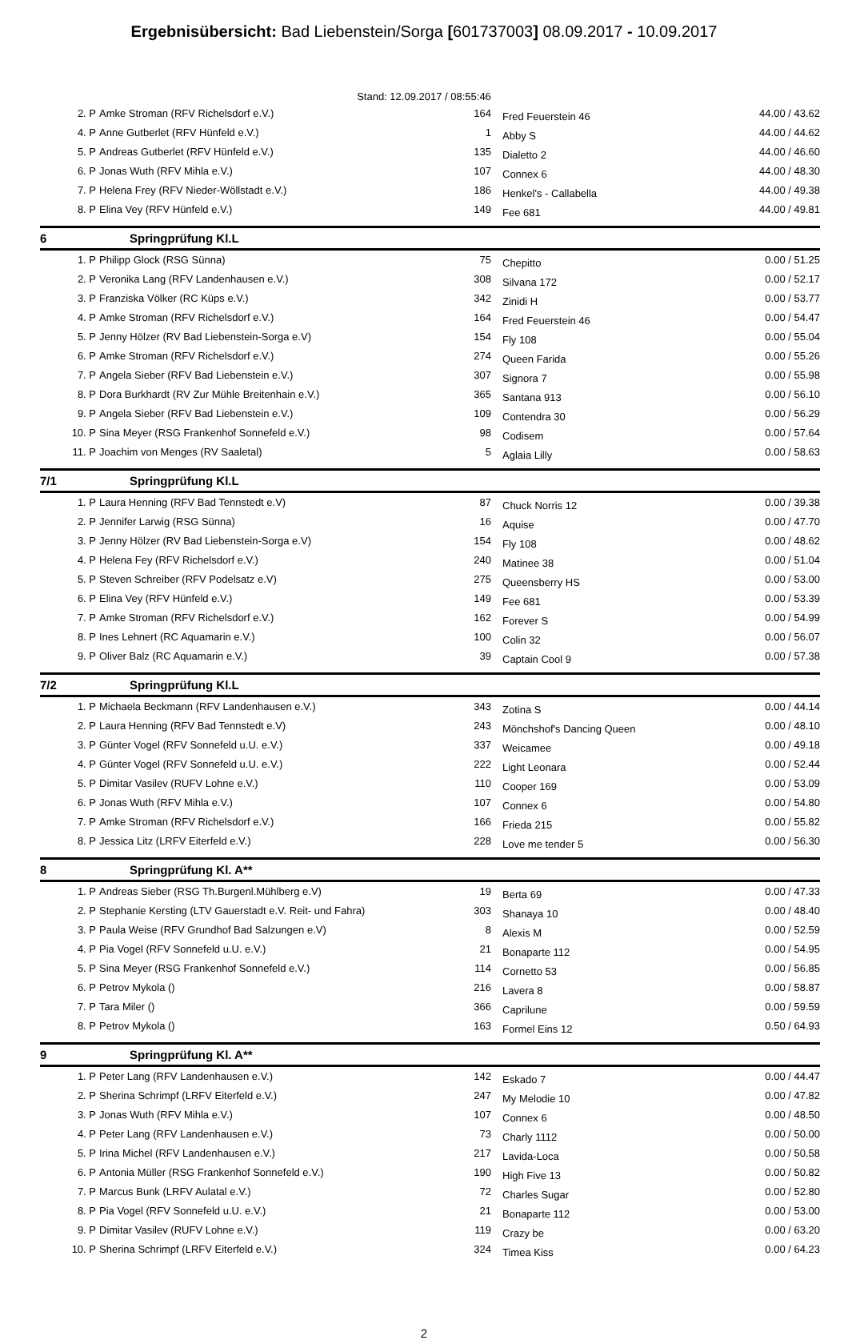Ergebnisübersicht: Bad Liebenstein/Sorga [601737003] 08.09.2017 - 10.09.2017
Stand: 12.09.2017 / 08:55:46
| 2. P | Amke Stroman (RFV Richelsdorf e.V.) | 164 | Fred Feuerstein 46 | 44.00 / 43.62 |
| 4. P | Anne Gutberlet (RFV Hünfeld e.V.) | 1 | Abby S | 44.00 / 44.62 |
| 5. P | Andreas Gutberlet (RFV Hünfeld e.V.) | 135 | Dialetto 2 | 44.00 / 46.60 |
| 6. P | Jonas Wuth (RFV Mihla e.V.) | 107 | Connex 6 | 44.00 / 48.30 |
| 7. P | Helena Frey (RFV Nieder-Wöllstadt e.V.) | 186 | Henkel's - Callabella | 44.00 / 49.38 |
| 8. P | Elina Vey (RFV Hünfeld e.V.) | 149 | Fee 681 | 44.00 / 49.81 |
6 Springprüfung Kl.L
| 1. P | Philipp Glock (RSG Sünna) | 75 | Chepitto | 0.00 / 51.25 |
| 2. P | Veronika Lang (RFV Landenhausen e.V.) | 308 | Silvana 172 | 0.00 / 52.17 |
| 3. P | Franziska Völker (RC Küps e.V.) | 342 | Zinidi H | 0.00 / 53.77 |
| 4. P | Amke Stroman (RFV Richelsdorf e.V.) | 164 | Fred Feuerstein 46 | 0.00 / 54.47 |
| 5. P | Jenny Hölzer (RV Bad Liebenstein-Sorga e.V) | 154 | Fly 108 | 0.00 / 55.04 |
| 6. P | Amke Stroman (RFV Richelsdorf e.V.) | 274 | Queen Farida | 0.00 / 55.26 |
| 7. P | Angela Sieber (RFV Bad Liebenstein e.V.) | 307 | Signora 7 | 0.00 / 55.98 |
| 8. P | Dora Burkhardt (RV Zur Mühle Breitenhain e.V.) | 365 | Santana 913 | 0.00 / 56.10 |
| 9. P | Angela Sieber (RFV Bad Liebenstein e.V.) | 109 | Contendra 30 | 0.00 / 56.29 |
| 10. P | Sina Meyer (RSG Frankenhof Sonnefeld e.V.) | 98 | Codisem | 0.00 / 57.64 |
| 11. P | Joachim von Menges (RV Saaletal) | 5 | Aglaia Lilly | 0.00 / 58.63 |
7/1 Springprüfung Kl.L
| 1. P | Laura Henning (RFV Bad Tennstedt e.V) | 87 | Chuck Norris 12 | 0.00 / 39.38 |
| 2. P | Jennifer Larwig (RSG Sünna) | 16 | Aquise | 0.00 / 47.70 |
| 3. P | Jenny Hölzer (RV Bad Liebenstein-Sorga e.V) | 154 | Fly 108 | 0.00 / 48.62 |
| 4. P | Helena Fey (RFV Richelsdorf e.V.) | 240 | Matinee 38 | 0.00 / 51.04 |
| 5. P | Steven Schreiber (RFV Podelsatz e.V) | 275 | Queensberry HS | 0.00 / 53.00 |
| 6. P | Elina Vey (RFV Hünfeld e.V.) | 149 | Fee 681 | 0.00 / 53.39 |
| 7. P | Amke Stroman (RFV Richelsdorf e.V.) | 162 | Forever S | 0.00 / 54.99 |
| 8. P | Ines Lehnert (RC Aquamarin e.V.) | 100 | Colin 32 | 0.00 / 56.07 |
| 9. P | Oliver Balz (RC Aquamarin e.V.) | 39 | Captain Cool 9 | 0.00 / 57.38 |
7/2 Springprüfung Kl.L
| 1. P | Michaela Beckmann (RFV Landenhausen e.V.) | 343 | Zotina S | 0.00 / 44.14 |
| 2. P | Laura Henning (RFV Bad Tennstedt e.V) | 243 | Mönchshof's Dancing Queen | 0.00 / 48.10 |
| 3. P | Günter Vogel (RFV Sonnefeld u.U. e.V.) | 337 | Weicamee | 0.00 / 49.18 |
| 4. P | Günter Vogel (RFV Sonnefeld u.U. e.V.) | 222 | Light Leonara | 0.00 / 52.44 |
| 5. P | Dimitar Vasilev (RUFV Lohne e.V.) | 110 | Cooper 169 | 0.00 / 53.09 |
| 6. P | Jonas Wuth (RFV Mihla e.V.) | 107 | Connex 6 | 0.00 / 54.80 |
| 7. P | Amke Stroman (RFV Richelsdorf e.V.) | 166 | Frieda 215 | 0.00 / 55.82 |
| 8. P | Jessica Litz (LRFV Eiterfeld e.V.) | 228 | Love me tender 5 | 0.00 / 56.30 |
8 Springprüfung Kl. A**
| 1. P | Andreas Sieber (RSG Th.Burgenl.Mühlberg e.V) | 19 | Berta 69 | 0.00 / 47.33 |
| 2. P | Stephanie Kersting (LTV Gauerstadt e.V. Reit- und Fahra) | 303 | Shanaya 10 | 0.00 / 48.40 |
| 3. P | Paula Weise (RFV Grundhof Bad Salzungen e.V) | 8 | Alexis M | 0.00 / 52.59 |
| 4. P | Pia Vogel (RFV Sonnefeld u.U. e.V.) | 21 | Bonaparte 112 | 0.00 / 54.95 |
| 5. P | Sina Meyer (RSG Frankenhof Sonnefeld e.V.) | 114 | Cornetto 53 | 0.00 / 56.85 |
| 6. P | Petrov Mykola () | 216 | Lavera 8 | 0.00 / 58.87 |
| 7. P | Tara Miler () | 366 | Caprilune | 0.00 / 59.59 |
| 8. P | Petrov Mykola () | 163 | Formel Eins 12 | 0.50 / 64.93 |
9 Springprüfung Kl. A**
| 1. P | Peter Lang (RFV Landenhausen e.V.) | 142 | Eskado 7 | 0.00 / 44.47 |
| 2. P | Sherina Schrimpf (LRFV Eiterfeld e.V.) | 247 | My Melodie 10 | 0.00 / 47.82 |
| 3. P | Jonas Wuth (RFV Mihla e.V.) | 107 | Connex 6 | 0.00 / 48.50 |
| 4. P | Peter Lang (RFV Landenhausen e.V.) | 73 | Charly 1112 | 0.00 / 50.00 |
| 5. P | Irina Michel (RFV Landenhausen e.V.) | 217 | Lavida-Loca | 0.00 / 50.58 |
| 6. P | Antonia Müller (RSG Frankenhof Sonnefeld e.V.) | 190 | High Five 13 | 0.00 / 50.82 |
| 7. P | Marcus Bunk (LRFV Aulatal e.V.) | 72 | Charles Sugar | 0.00 / 52.80 |
| 8. P | Pia Vogel (RFV Sonnefeld u.U. e.V.) | 21 | Bonaparte 112 | 0.00 / 53.00 |
| 9. P | Dimitar Vasilev (RUFV Lohne e.V.) | 119 | Crazy be | 0.00 / 63.20 |
| 10. P | Sherina Schrimpf (LRFV Eiterfeld e.V.) | 324 | Timea Kiss | 0.00 / 64.23 |
2